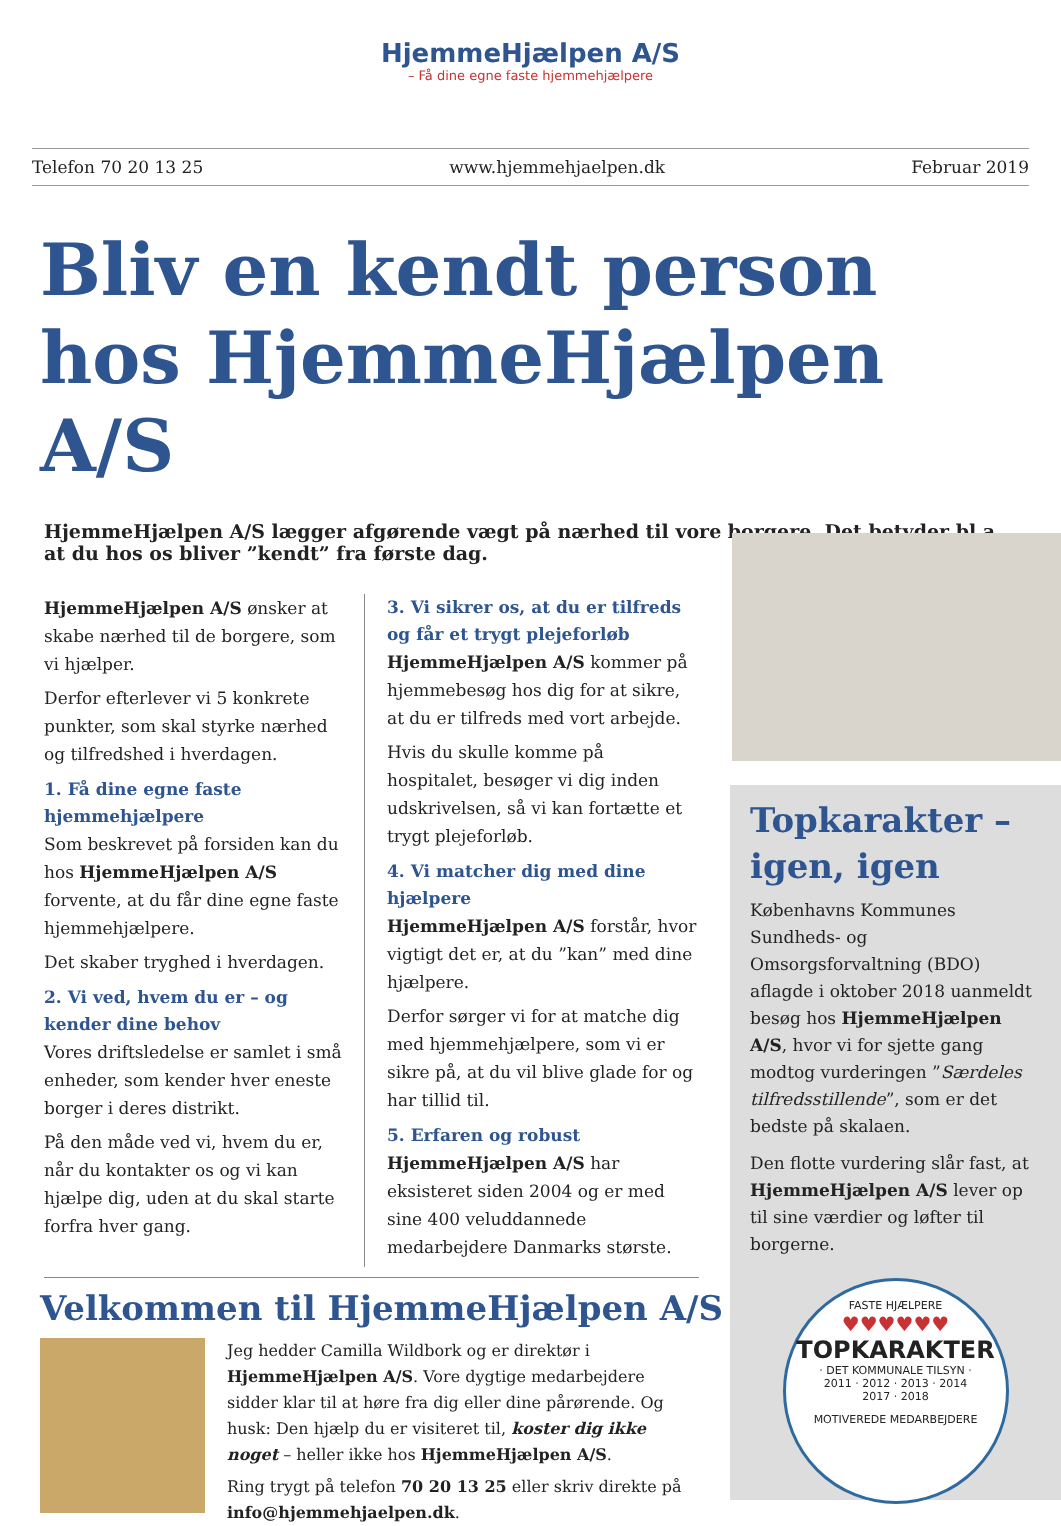HjemmeHjælpen A/S
– Få dine egne faste hjemmehjælpere
Telefon 70 20 13 25 www.hjemmehjaelpen.dk Februar 2019
Bliv en kendt person hos HjemmeHjælpen A/S
HjemmeHjælpen A/S lægger afgørende vægt på nærhed til vore borgere. Det betyder bl.a., at du hos os bliver ”kendt” fra første dag.
HjemmeHjælpen A/S ønsker at skabe nærhed til de borgere, som vi hjælper.
Derfor efterlever vi 5 konkrete punkter, som skal styrke nærhed og tilfredshed i hverdagen.
1. Få dine egne faste hjemmehjælpere
Som beskrevet på forsiden kan du hos HjemmeHjælpen A/S forvente, at du får dine egne faste hjemmehjælpere.
Det skaber tryghed i hverdagen.
2. Vi ved, hvem du er – og kender dine behov
Vores driftsledelse er samlet i små enheder, som kender hver eneste borger i deres distrikt.
På den måde ved vi, hvem du er, når du kontakter os og vi kan hjælpe dig, uden at du skal starte forfra hver gang.
3. Vi sikrer os, at du er tilfreds og får et trygt plejeforløb
HjemmeHjælpen A/S kommer på hjemmebesøg hos dig for at sikre, at du er tilfreds med vort arbejde.
Hvis du skulle komme på hospitalet, besøger vi dig inden udskrivelsen, så vi kan fortætte et trygt plejeforløb.
4. Vi matcher dig med dine hjælpere
HjemmeHjælpen A/S forstår, hvor vigtigt det er, at du ”kan” med dine hjælpere.
Derfor sørger vi for at matche dig med hjemmehjælpere, som vi er sikre på, at du vil blive glade for og har tillid til.
5. Erfaren og robust
HjemmeHjælpen A/S har eksisteret siden 2004 og er med sine 400 veluddannede medarbejdere Danmarks største.
Velkommen til HjemmeHjælpen A/S
Jeg hedder Camilla Wildbork og er direktør i HjemmeHjælpen A/S. Vore dygtige medarbejdere sidder klar til at høre fra dig eller dine pårørende. Og husk: Den hjælp du er visiteret til, koster dig ikke noget – heller ikke hos HjemmeHjælpen A/S.
Ring trygt på telefon 70 20 13 25 eller skriv direkte på info@hjemmehjaelpen.dk.
Topkarakter – igen, igen
Københavns Kommunes Sundheds- og Omsorgsforvaltning (BDO) aflagde i oktober 2018 uanmeldt besøg hos HjemmeHjælpen A/S, hvor vi for sjette gang modtog vurderingen ”Særdeles tilfredsstillende”, som er det bedste på skalaen.
Den flotte vurdering slår fast, at HjemmeHjælpen A/S lever op til sine værdier og løfter til borgerne.
FASTE HJÆLPERE
♥♥♥♥♥♥
TOPKARAKTER
· DET KOMMUNALE TILSYN ·
2011 · 2012 · 2013 · 2014
2017 · 2018
MOTIVEREDE MEDARBEJDERE